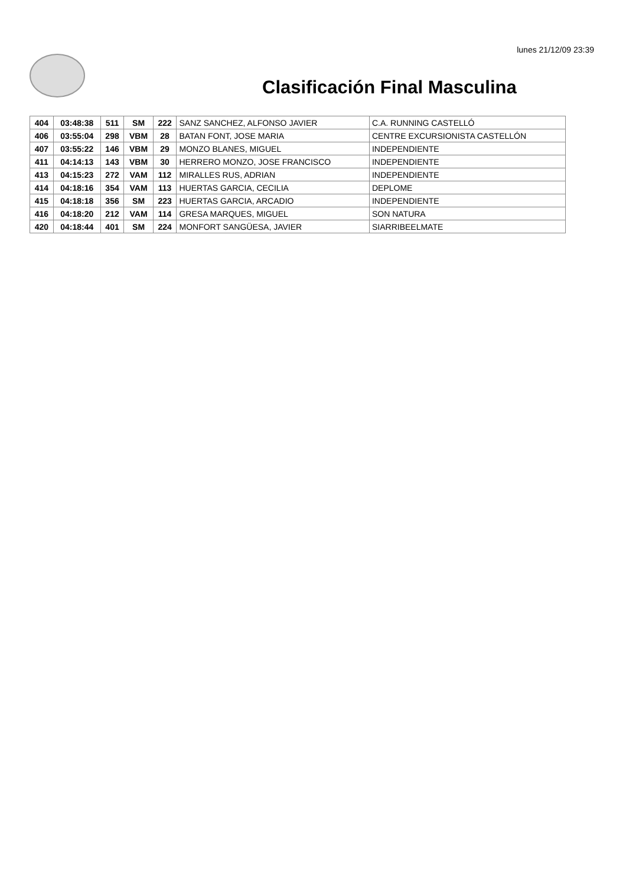lunes 21/12/09 23:39
Clasificación Final Masculina
| 404 | 03:48:38 | 511 | SM | 222 | SANZ SANCHEZ, ALFONSO JAVIER | C.A. RUNNING CASTELLÓ |
| 406 | 03:55:04 | 298 | VBM | 28 | BATAN FONT, JOSE MARIA | CENTRE EXCURSIONISTA CASTELLÓN |
| 407 | 03:55:22 | 146 | VBM | 29 | MONZO BLANES, MIGUEL | INDEPENDIENTE |
| 411 | 04:14:13 | 143 | VBM | 30 | HERRERO MONZO, JOSE FRANCISCO | INDEPENDIENTE |
| 413 | 04:15:23 | 272 | VAM | 112 | MIRALLES RUS, ADRIAN | INDEPENDIENTE |
| 414 | 04:18:16 | 354 | VAM | 113 | HUERTAS GARCIA, CECILIA | DEPLOME |
| 415 | 04:18:18 | 356 | SM | 223 | HUERTAS GARCIA, ARCADIO | INDEPENDIENTE |
| 416 | 04:18:20 | 212 | VAM | 114 | GRESA MARQUES, MIGUEL | SON NATURA |
| 420 | 04:18:44 | 401 | SM | 224 | MONFORT SANGÜESA, JAVIER | SIARRIBEELMATE |